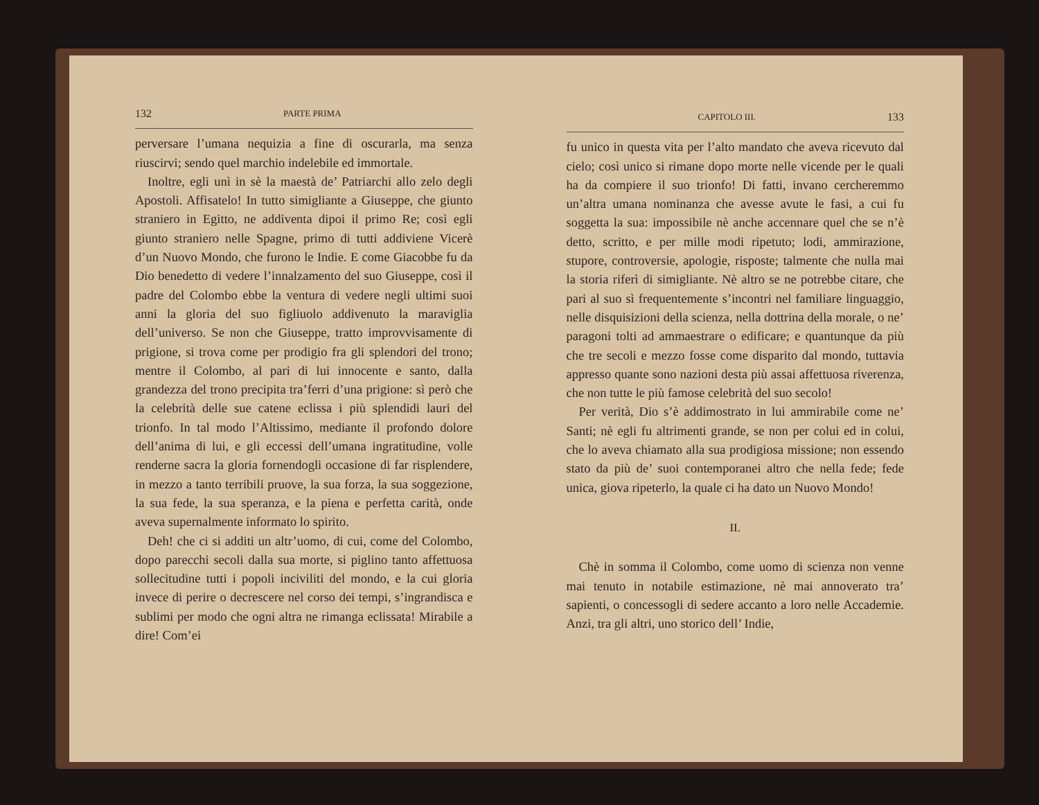132 PARTE PRIMA
perversare l’umana nequizia a fine di oscurarla, ma senza riuscirvi; sendo quel marchio indelebile ed immortale.
Inoltre, egli unì in sè la maestà de’ Patriarchi allo zelo degli Apostoli. Affisatelo! In tutto simigliante a Giuseppe, che giunto straniero in Egitto, ne addiventa dipoi il primo Re; così egli giunto straniero nelle Spagne, primo di tutti addiviene Vicerè d’un Nuovo Mondo, che furono le Indie. E come Giacobbe fu da Dio benedetto di vedere l’innalzamento del suo Giuseppe, così il padre del Colombo ebbe la ventura di vedere negli ultimi suoi anni la gloria del suo figliuolo addivenuto la maraviglia dell’universo. Se non che Giuseppe, tratto improvvisamente di prigione, si trova come per prodigio fra gli splendori del trono; mentre il Colombo, al pari di lui innocente e santo, dalla grandezza del trono precipita tra’ferri d’una prigione: sì però che la celebrità delle sue catene eclissa i più splendidi lauri del trionfo. In tal modo l’Altissimo, mediante il profondo dolore dell’anima di lui, e gli eccessi dell’umana ingratitudine, volle renderne sacra la gloria fornendogli occasione di far risplendere, in mezzo a tanto terribili pruove, la sua forza, la sua soggezione, la sua fede, la sua speranza, e la piena e perfetta carità, onde aveva supernalmente informato lo spirito.
Deh! che ci si additi un altr’uomo, di cui, come del Colombo, dopo parecchi secoli dalla sua morte, si piglino tanto affettuosa sollecitudine tutti i popoli inciviliti del mondo, e la cui gloria invece di perire o decrescere nel corso dei tempi, s’ingrandisca e sublimi per modo che ogni altra ne rimanga eclissata! Mirabile a dire! Com’ei
CAPITOLO III. 133
fu unico in questa vita per l’alto mandato che aveva ricevuto dal cielo; così unico si rimane dopo morte nelle vicende per le quali ha da compiere il suo trionfo! Di fatti, invano cercheremmo un’altra umana nominanza che avesse avute le fasi, a cui fu soggetta la sua: impossibile nè anche accennare quel che se n’è detto, scritto, e per mille modi ripetuto; lodi, ammirazione, stupore, controversie, apologie, risposte; talmente che nulla mai la storia riferì di simigliante. Nè altro se ne potrebbe citare, che pari al suo sì frequentemente s’incontri nel familiare linguaggio, nelle disquisizioni della scienza, nella dottrina della morale, o ne’ paragoni tolti ad ammaestrare o edificare; e quantunque da più che tre secoli e mezzo fosse come disparito dal mondo, tuttavia appresso quante sono nazioni desta più assai affettuosa riverenza, che non tutte le più famose celebrità del suo secolo!
Per verità, Dio s’è addimostrato in lui ammirabile come ne’ Santi; nè egli fu altrimenti grande, se non per colui ed in colui, che lo aveva chiamato alla sua prodigiosa missione; non essendo stato da più de’ suoi contemporanei altro che nella fede; fede unica, giova ripeterlo, la quale ci ha dato un Nuovo Mondo!
II.
Chè in somma il Colombo, come uomo di scienza non venne mai tenuto in notabile estimazione, nè mai annoverato tra’ sapienti, o concessogli di sedere accanto a loro nelle Accademie. Anzi, tra gli altri, uno storico dell’ Indie,